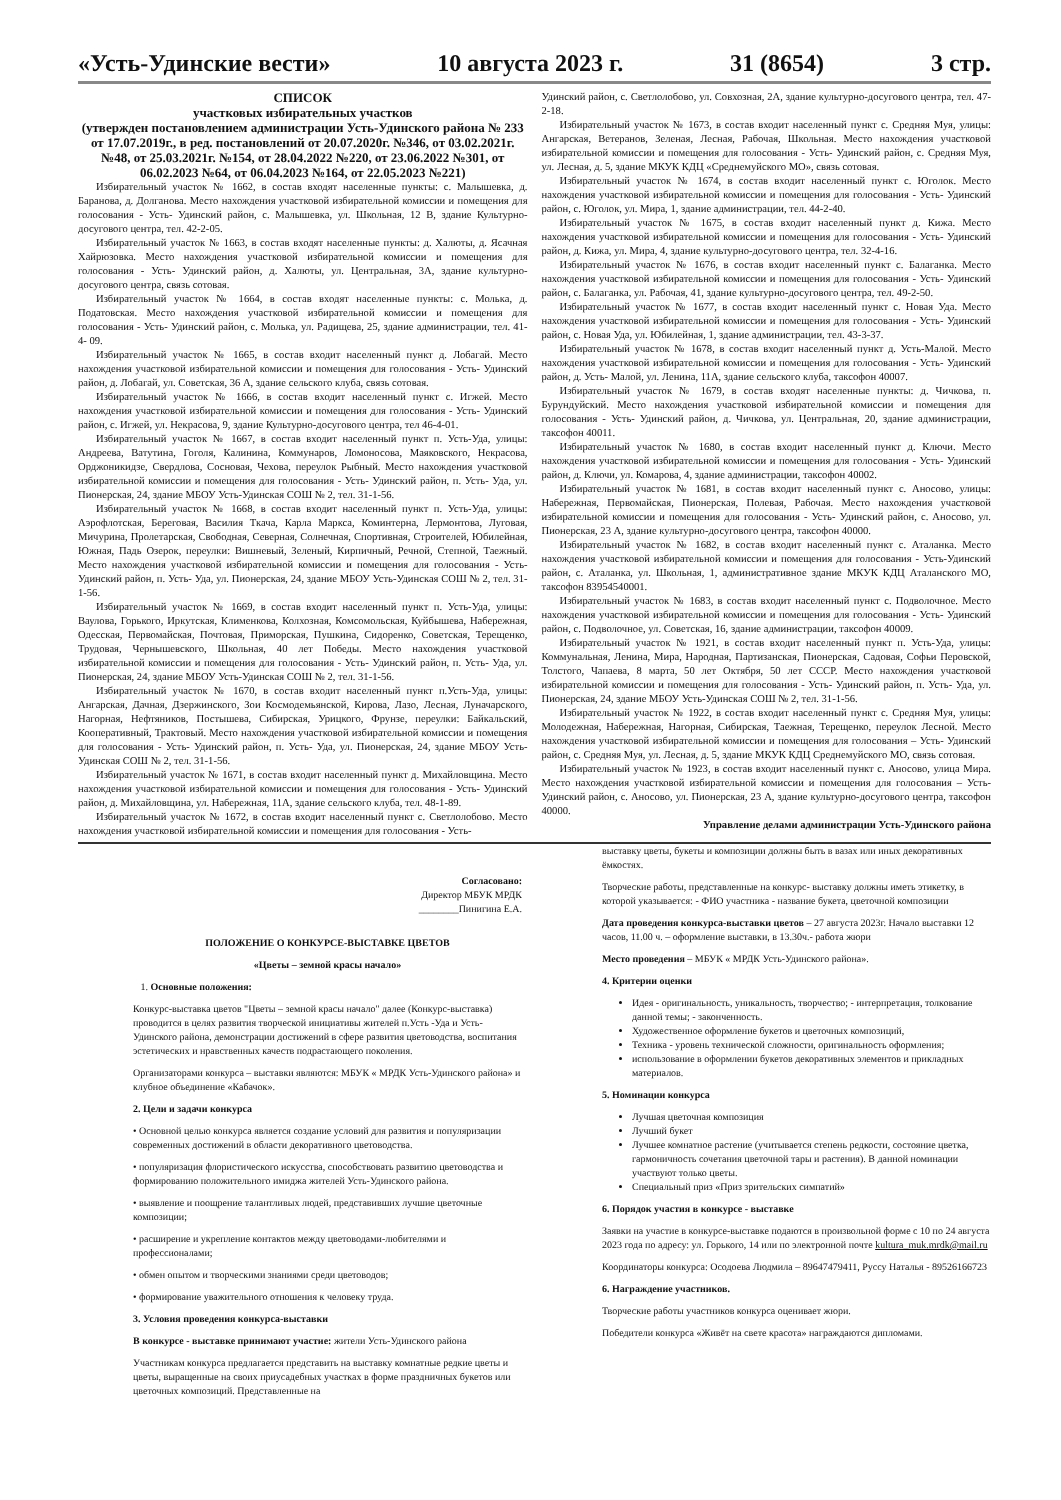«Усть-Удинские вести» 10 августа 2023 г. 31 (8654) 3 стр.
СПИСОК
участковых избирательных участков
(утвержден постановлением администрации Усть-Удинского района № 233 от 17.07.2019г., в ред. постановлений от 20.07.2020г. №346, от 03.02.2021г. №48, от 25.03.2021г. №154, от 28.04.2022 №220, от 23.06.2022 №301, от 06.02.2023 №64, от 06.04.2023 №164, от 22.05.2023 №221)
Избирательный участок № 1662, в состав входят населенные пункты: с. Малышевка, д. Баранова, д. Долганова. Место нахождения участковой избирательной комиссии и помещения для голосования - Усть- Удинский район, с. Малышевка, ул. Школьная, 12 В, здание Культурно-досугового центра, тел. 42-2-05.
Избирательный участок № 1663, в состав входят населенные пункты: д. Халюты, д. Ясачная Хайрюзовка. Место нахождения участковой избирательной комиссии и помещения для голосования - Усть- Удинский район, д. Халюты, ул. Центральная, 3А, здание культурно-досугового центра, связь сотовая.
Избирательный участок № 1664, в состав входят населенные пункты: с. Молька, д. Податовская. Место нахождения участковой избирательной комиссии и помещения для голосования - Усть- Удинский район, с. Молька, ул. Радищева, 25, здание администрации, тел. 41- 4- 09.
Избирательный участок № 1665, в состав входит населенный пункт д. Лобагай. Место нахождения участковой избирательной комиссии и помещения для голосования - Усть- Удинский район, д. Лобагай, ул. Советская, 36 А, здание сельского клуба, связь сотовая.
Избирательный участок № 1666, в состав входит населенный пункт с. Игжей. Место нахождения участковой избирательной комиссии и помещения для голосования - Усть- Удинский район, с. Игжей, ул. Некрасова, 9, здание Культурно-досугового центра, тел 46-4-01.
Избирательный участок № 1667, в состав входит населенный пункт п. Усть-Уда, улицы: Андреева, Ватутина, Гоголя, Калинина, Коммунаров, Ломоносова, Маяковского, Некрасова, Орджоникидзе, Свердлова, Сосновая, Чехова, переулок Рыбный. Место нахождения участковой избирательной комиссии и помещения для голосования - Усть- Удинский район, п. Усть- Уда, ул. Пионерская, 24, здание МБОУ Усть-Удинская СОШ № 2, тел. 31-1-56.
Избирательный участок № 1668, в состав входит населенный пункт п. Усть-Уда, улицы: Аэрофлотская, Береговая, Василия Ткача, Карла Маркса, Коминтерна, Лермонтова, Луговая, Мичурина, Пролетарская, Свободная, Северная, Солнечная, Спортивная, Строителей, Юбилейная, Южная, Падь Озерок, переулки: Вишневый, Зеленый, Кирпичный, Речной, Степной, Таежный. Место нахождения участковой избирательной комиссии и помещения для голосования - Усть- Удинский район, п. Усть- Уда, ул. Пионерская, 24, здание МБОУ Усть-Удинская СОШ № 2, тел. 31-1-56.
Избирательный участок № 1669, в состав входит населенный пункт п. Усть-Уда, улицы: Ваулова, Горького, Иркутская, Клименкова, Колхозная, Комсомольская, Куйбышева, Набережная, Одесская, Первомайская, Почтовая, Приморская, Пушкина, Сидоренко, Советская, Терещенко, Трудовая, Чернышевского, Школьная, 40 лет Победы. Место нахождения участковой избирательной комиссии и помещения для голосования - Усть- Удинский район, п. Усть- Уда, ул. Пионерская, 24, здание МБОУ Усть-Удинская СОШ № 2, тел. 31-1-56.
Избирательный участок № 1670, в состав входит населенный пункт п.Усть-Уда, улицы: Ангарская, Дачная, Дзержинского, Зои Космодемьянской, Кирова, Лазо, Лесная, Луначарского, Нагорная, Нефтяников, Постышева, Сибирская, Урицкого, Фрунзе, переулки: Байкальский, Кооперативный, Трактовый. Место нахождения участковой избирательной комиссии и помещения для голосования - Усть- Удинский район, п. Усть- Уда, ул. Пионерская, 24, здание МБОУ Усть-Удинская СОШ № 2, тел. 31-1-56.
Избирательный участок № 1671, в состав входит населенный пункт д. Михайловщина. Место нахождения участковой избирательной комиссии и помещения для голосования - Усть- Удинский район, д. Михайловщина, ул. Набережная, 11А, здание сельского клуба, тел. 48-1-89.
Избирательный участок № 1672, в состав входит населенный пункт с. Светлолобово. Место нахождения участковой избирательной комиссии и помещения для голосования - Усть-
Удинский район, с. Светлолобово, ул. Совхозная, 2А, здание культурно-досугового центра, тел. 47-2-18.
Избирательный участок № 1673, в состав входит населенный пункт с. Средняя Муя, улицы: Ангарская, Ветеранов, Зеленая, Лесная, Рабочая, Школьная. Место нахождения участковой избирательной комиссии и помещения для голосования - Усть- Удинский район, с. Средняя Муя, ул. Лесная, д. 5, здание МКУК КДЦ «Среднемуйского МО», связь сотовая.
Избирательный участок № 1674, в состав входит населенный пункт с. Юголок. Место нахождения участковой избирательной комиссии и помещения для голосования - Усть- Удинский район, с. Юголок, ул. Мира, 1, здание администрации, тел. 44-2-40.
Избирательный участок № 1675, в состав входит населенный пункт д. Кижа. Место нахождения участковой избирательной комиссии и помещения для голосования - Усть- Удинский район, д. Кижа, ул. Мира, 4, здание культурно-досугового центра, тел. 32-4-16.
Избирательный участок № 1676, в состав входит населенный пункт с. Балаганка. Место нахождения участковой избирательной комиссии и помещения для голосования - Усть- Удинский район, с. Балаганка, ул. Рабочая, 41, здание культурно-досугового центра, тел. 49-2-50.
Избирательный участок № 1677, в состав входит населенный пункт с. Новая Уда. Место нахождения участковой избирательной комиссии и помещения для голосования - Усть- Удинский район, с. Новая Уда, ул. Юбилейная, 1, здание администрации, тел. 43-3-37.
Избирательный участок № 1678, в состав входит населенный пункт д. Усть-Малой. Место нахождения участковой избирательной комиссии и помещения для голосования - Усть- Удинский район, д. Усть- Малой, ул. Ленина, 11А, здание сельского клуба, таксофон 40007.
Избирательный участок № 1679, в состав входят населенные пункты: д. Чичкова, п. Бурундуйский. Место нахождения участковой избирательной комиссии и помещения для голосования - Усть- Удинский район, д. Чичкова, ул. Центральная, 20, здание администрации, таксофон 40011.
Избирательный участок № 1680, в состав входит населенный пункт д. Ключи. Место нахождения участковой избирательной комиссии и помещения для голосования - Усть- Удинский район, д. Ключи, ул. Комарова, 4, здание администрации, таксофон 40002.
Избирательный участок № 1681, в состав входит населенный пункт с. Аносово, улицы: Набережная, Первомайская, Пионерская, Полевая, Рабочая. Место нахождения участковой избирательной комиссии и помещения для голосования - Усть- Удинский район, с. Аносово, ул. Пионерская, 23 А, здание культурно-досугового центра, таксофон 40000.
Избирательный участок № 1682, в состав входит населенный пункт с. Аталанка. Место нахождения участковой избирательной комиссии и помещения для голосования - Усть-Удинский район, с. Аталанка, ул. Школьная, 1, административное здание МКУК КДЦ Аталанского МО, таксофон 83954540001.
Избирательный участок № 1683, в состав входит населенный пункт с. Подволочное. Место нахождения участковой избирательной комиссии и помещения для голосования - Усть- Удинский район, с. Подволочное, ул. Советская, 16, здание администрации, таксофон 40009.
Избирательный участок № 1921, в состав входит населенный пункт п. Усть-Уда, улицы: Коммунальная, Ленина, Мира, Народная, Партизанская, Пионерская, Садовая, Софьи Перовской, Толстого, Чапаева, 8 марта, 50 лет Октября, 50 лет СССР. Место нахождения участковой избирательной комиссии и помещения для голосования - Усть- Удинский район, п. Усть- Уда, ул. Пионерская, 24, здание МБОУ Усть-Удинская СОШ № 2, тел. 31-1-56.
Избирательный участок № 1922, в состав входит населенный пункт с. Средняя Муя, улицы: Молодежная, Набережная, Нагорная, Сибирская, Таежная, Терещенко, переулок Лесной. Место нахождения участковой избирательной комиссии и помещения для голосования – Усть- Удинский район, с. Средняя Муя, ул. Лесная, д. 5, здание МКУК КДЦ Среднемуйского МО, связь сотовая.
Избирательный участок № 1923, в состав входит населенный пункт с. Аносово, улица Мира. Место нахождения участковой избирательной комиссии и помещения для голосования – Усть- Удинский район, с. Аносово, ул. Пионерская, 23 А, здание культурно-досугового центра, таксофон 40000.
Управление делами администрации Усть-Удинского района
Согласовано:
Директор МБУК МРДК
________Пинигина Е.А.
ПОЛОЖЕНИЕ О КОНКУРСЕ-ВЫСТАВКЕ ЦВЕТОВ
«Цветы – земной красы начало»
1. Основные положения:
Конкурс-выставка цветов "Цветы – земной красы начало" далее (Конкурс-выставка) проводится в целях развития творческой инициативы жителей п.Усть -Уда и Усть-Удинского района, демонстрации достижений в сфере развития цветоводства, воспитания эстетических и нравственных качеств подрастающего поколения.
Организаторами конкурса – выставки являются: МБУК « МРДК Усть-Удинского района» и клубное объединение «Кабачок».
2. Цели и задачи конкурса
• Основной целью конкурса является создание условий для развития и популяризации современных достижений в области декоративного цветоводства.
• популяризация флористического искусства, способствовать развитию цветоводства и формированию положительного имиджа жителей Усть-Удинского района.
• выявление и поощрение талантливых людей, представивших лучшие цветочные композиции;
• расширение и укрепление контактов между цветоводами-любителями и профессионалами;
• обмен опытом и творческими знаниями среди цветоводов;
• формирование уважительного отношения к человеку труда.
3. Условия проведения конкурса-выставки
В конкурсе - выставке принимают участие: жители Усть-Удинского района
Участникам конкурса предлагается представить на выставку комнатные редкие цветы и цветы, выращенные на своих приусадебных участках в форме праздничных букетов или цветочных композиций. Представленные на
выставку цветы, букеты и композиции должны быть в вазах или иных декоративных ёмкостях.
Творческие работы, представленные на конкурс- выставку должны иметь этикетку, в которой указывается: - ФИО участника - название букета, цветочной композиции
Дата проведения конкурса-выставки цветов – 27 августа 2023г. Начало выставки 12 часов, 11.00 ч. – оформление выставки, в 13.30ч.- работа жюри
Место проведения – МБУК « МРДК Усть-Удинского района».
4. Критерии оценки
Идея - оригинальность, уникальность, творчество; - интерпретация, толкование данной темы; - законченность.
Художественное оформление букетов и цветочных композиций,
Техника - уровень технической сложности, оригинальность оформления;
использование в оформлении букетов декоративных элементов и прикладных материалов.
5. Номинации конкурса
Лучшая цветочная композиция
Лучший букет
Лучшее комнатное растение (учитывается степень редкости, состояние цветка, гармоничность сочетания цветочной тары и растения). В данной номинации участвуют только цветы.
Специальный приз «Приз зрительских симпатий»
6. Порядок участия в конкурсе - выставке
Заявки на участие в конкурсе-выставке подаются в произвольной форме с 10 по 24 августа 2023 года по адресу: ул. Горького, 14 или по электронной почте kultura_muk.mrdk@mail.ru
Координаторы конкурса: Осодоева Людмила – 89647479411, Руссу Наталья - 89526166723
6. Награждение участников.
Творческие работы участников конкурса оценивает жюри.
Победители конкурса «Живёт на свете красота» награждаются дипломами.